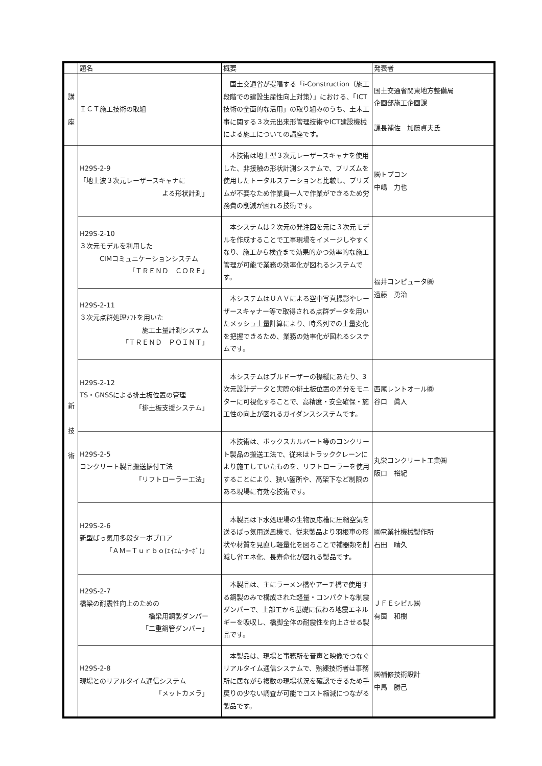| | 題名 | 概要 | 発表者 |
| --- | --- | --- | --- |
| 講 座 | ＩＣＴ施工技術の取組 | 国土交通省が提唱する「i-Construction（施工段階での建設生産性向上対策）」における、「ICT技術の全面的な活用」の取り組みのうち、土木工事に関する３次元出来形管理技術やICT建設機械による施工についての講座です。 | 国土交通省関東地方整備局 企画部施工企画課 課長補佐 加藤貞夫氏 |
| 新 技 術 | H29S-2-9 「地上波３次元レーザースキャナに よる形状計測」 | 本技術は地上型３次元レーザースキャナを使用した、非接触の形状計測システムで、プリズムを使用したトータルステーションと比較し、プリズムが不要なため作業員一人で作業ができるため労務費の削減が図れる技術です。 | ㈱トプコン 中嶋 力也 |
| | H29S-2-10 ３次元モデルを利用した CIMコミュニケーションシステム 「ＴＲＥＮＤ ＣＯＲＥ」 | 本システムは２次元の発注図を元に３次元モデルを作成することで工事現場をイメージしやすくなり、施工から検査まで効果的かつ効率的な施工管理が可能で業務の効率化が図れるシステムです。 | 福井コンピュータ㈱ 遠藤 勇治 |
| | H29S-2-11 ３次元点群処理ｿﾌﾄを用いた 施工土量計測システム 「ＴＲＥＮＤ ＰＯＩＮＴ」 | 本システムはＵＡＶによる空中写真撮影やレーザースキャナー等で取得される点群データを用いたメッシュ土量計算により、時系列での土量変化を把握できるため、業務の効率化が図れるシステムです。 | |
| | H29S-2-12 TS・GNSSによる排土板位置の管理 「排土板支援システム」 | 本システムはブルドーザーの操縦にあたり、3次元設計データと実際の排土板位置の差分をモニターに可視化することで、高精度・安全確保・施工性の向上が図れるガイダンスシステムです。 | 西尾レントオール㈱ 谷口 眞人 |
| | H29S-2-5 コンクリート製品搬送据付工法 「リフトローラー工法」 | 本技術は、ボックスカルバート等のコンクリート製品の搬送工法で、従来はトラッククレーンにより施工していたものを、リフトローラーを使用することにより、狭い箇所や、高架下など制限のある現場に有効な技術です。 | 丸栄コンクリート工業㈱ 阪口 裕紀 |
| | H29S-2-6 新型ばっ気用多段ターボブロア 「ＡＭ−Ｔｕｒｂｏ(ｴｲｴﾑ･ﾀｰﾎﾞ)」 | 本製品は下水処理場の生物反応槽に圧縮空気を送るばっ気用送風機で、従来製品より羽根車の形状や材質を見直し軽量化を図ることで補器類を削減し省エネ化、長寿命化が図れる製品です。 | ㈱電業社機械製作所 石田 晴久 |
| | H29S-2-7 橋梁の耐震性向上のための 橋梁用鋼製ダンパー 「二重鋼管ダンパー」 | 本製品は、主にラーメン橋やアーチ橋で使用する鋼製のみで構成された軽量・コンパクトな制震ダンパーで、上部工から基礎に伝わる地震エネルギーを吸収し、橋脚全体の耐震性を向上させる製品です。 | ＪＦＥシビル㈱ 有薗 和樹 |
| | H29S-2-8 現場とのリアルタイム通信システム 「メットカメラ」 | 本製品は、現場と事務所を音声と映像でつなぐリアルタイム通信システムで、熟練技術者は事務所に居ながら複数の現場状況を確認できるため手戻りの少ない調査が可能でコスト縮減につながる製品です。 | ㈱補修技術設計 中馬 勝己 |